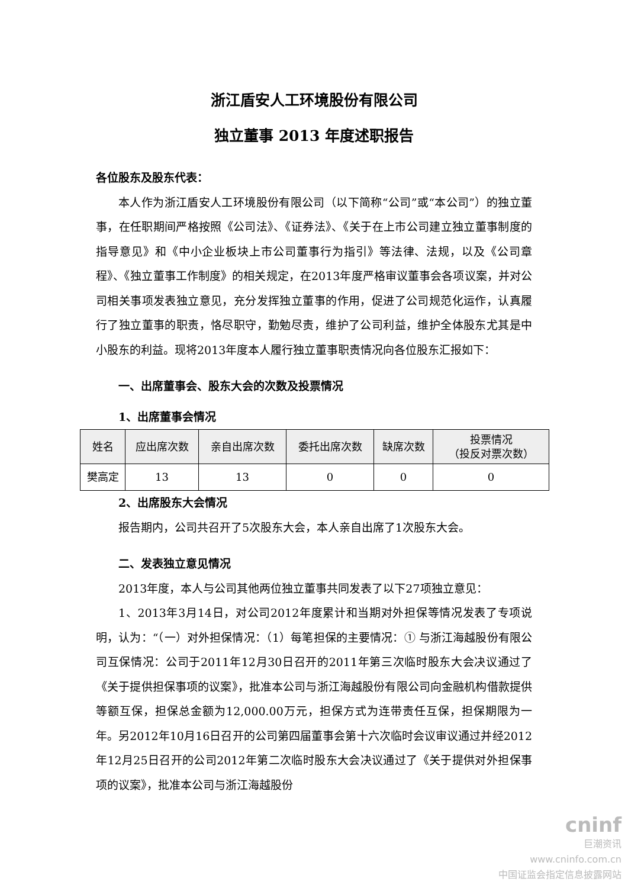浙江盾安人工环境股份有限公司
独立董事 2013 年度述职报告
各位股东及股东代表：
本人作为浙江盾安人工环境股份有限公司（以下简称“公司”或“本公司”）的独立董事，在任职期间严格按照《公司法》、《证券法》、《关于在上市公司建立独立董事制度的指导意见》和《中小企业板块上市公司董事行为指引》等法律、法规，以及《公司章程》、《独立董事工作制度》的相关规定，在2013年度严格审议董事会各项议案，并对公司相关事项发表独立意见，充分发挥独立董事的作用，促进了公司规范化运作，认真履行了独立董事的职责，恪尽职守，勤勉尽责，维护了公司利益，维护全体股东尤其是中小股东的利益。现将2013年度本人履行独立董事职责情况向各位股东汇报如下：
一、出席董事会、股东大会的次数及投票情况
1、出席董事会情况
| 姓名 | 应出席次数 | 亲自出席次数 | 委托出席次数 | 缺席次数 | 投票情况 （投反对票次数） |
| --- | --- | --- | --- | --- | --- |
| 樊高定 | 13 | 13 | 0 | 0 | 0 |
2、出席股东大会情况
报告期内，公司共召开了5次股东大会，本人亲自出席了1次股东大会。
二、发表独立意见情况
2013年度，本人与公司其他两位独立董事共同发表了以下27项独立意见：
1、2013年3月14日，对公司2012年度累计和当期对外担保等情况发表了专项说明，认为：“（一）对外担保情况：（1）每笔担保的主要情况：① 与浙江海越股份有限公司互保情况：公司于2011年12月30日召开的2011年第三次临时股东大会决议通过了《关于提供担保事项的议案》，批准本公司与浙江海越股份有限公司向金融机构借款提供等额互保，担保总金额为12,000.00万元，担保方式为连带责任互保，担保期限为一年。另2012年10月16日召开的公司第四届董事会第十六次临时会议审议通过并经2012年12月25日召开的公司2012年第二次临时股东大会决议通过了《关于提供对外担保事项的议案》，批准本公司与浙江海越股份
cninf
巨潮资讯
www.cninfo.com.cn
中国证监会指定信息披露网站